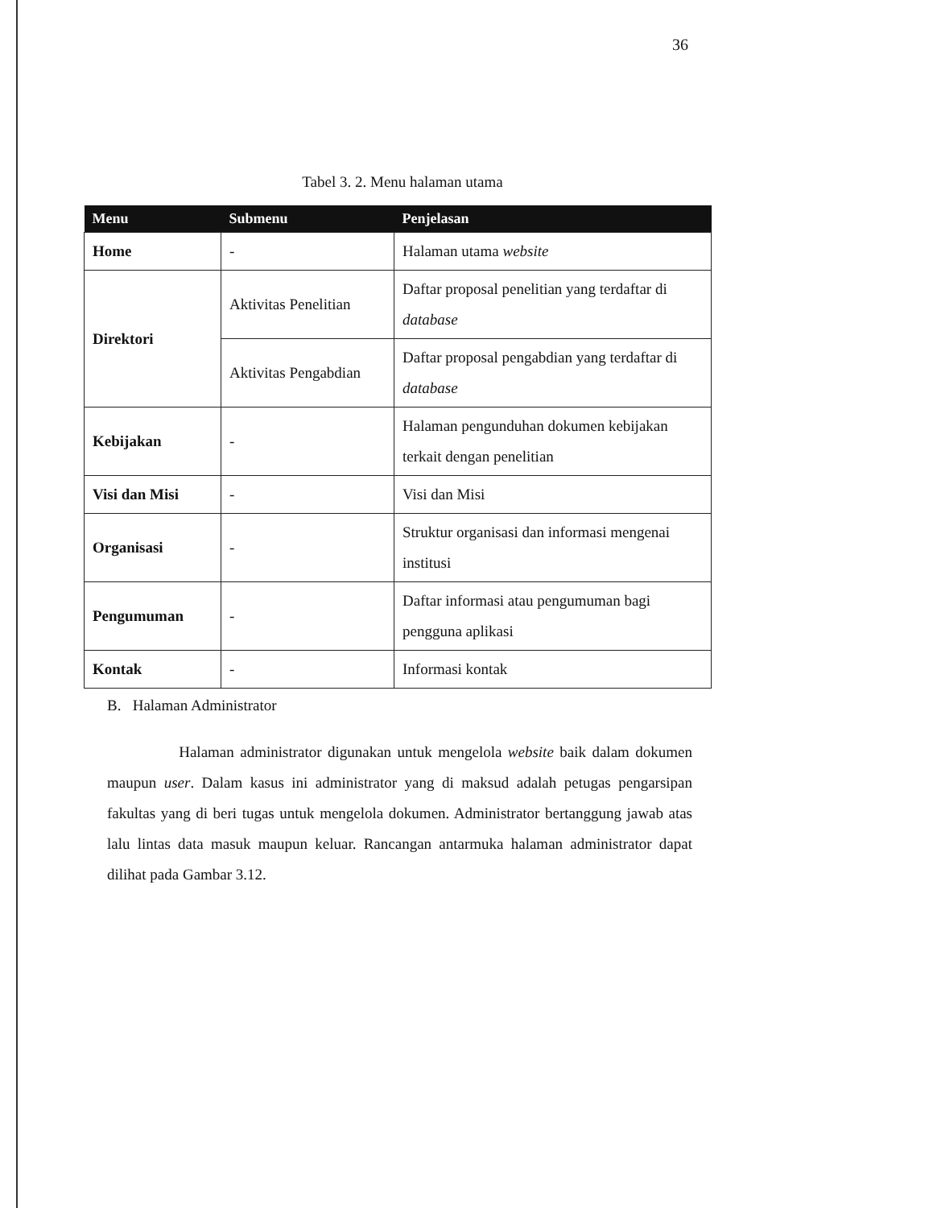36
Tabel 3. 2. Menu halaman utama
| Menu | Submenu | Penjelasan |
| --- | --- | --- |
| Home | - | Halaman utama website |
| Direktori | Aktivitas Penelitian | Daftar proposal penelitian yang terdaftar di database |
| | Aktivitas Pengabdian | Daftar proposal pengabdian yang terdaftar di database |
| Kebijakan | - | Halaman pengunduhan dokumen kebijakan terkait dengan penelitian |
| Visi dan Misi | - | Visi dan Misi |
| Organisasi | - | Struktur organisasi dan informasi mengenai institusi |
| Pengumuman | - | Daftar informasi atau pengumuman bagi pengguna aplikasi |
| Kontak | - | Informasi kontak |
B. Halaman Administrator
Halaman administrator digunakan untuk mengelola website baik dalam dokumen maupun user. Dalam kasus ini administrator yang di maksud adalah petugas pengarsipan fakultas yang di beri tugas untuk mengelola dokumen. Administrator bertanggung jawab atas lalu lintas data masuk maupun keluar. Rancangan antarmuka halaman administrator dapat dilihat pada Gambar 3.12.